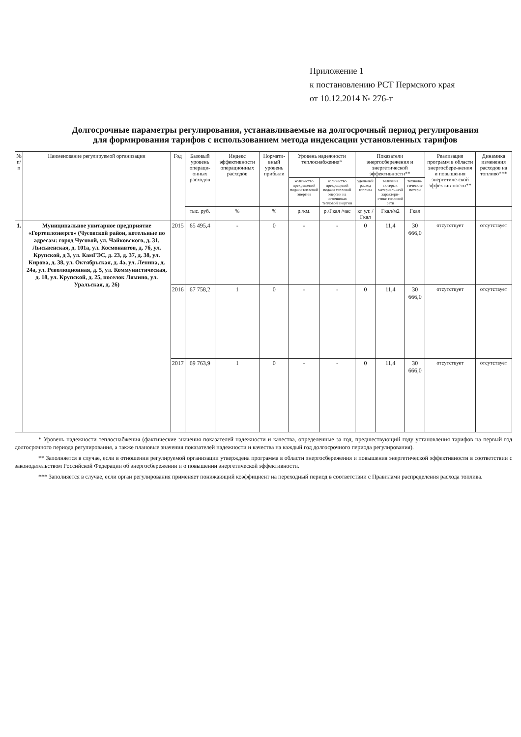Приложение 1
к постановлению РСТ Пермского края
от 10.12.2014 № 276-т
Долгосрочные параметры регулирования, устанавливаемые на долгосрочный период регулирования для формирования тарифов с использованием метода индексации установленных тарифов
| № п/п | Наименование регулируемой организации | Год | Базовый уровень операци-онных расходов | Индекс эффективности операционных расходов | Нормати-вный уровень прибыли | Уровень надежности теплоснабжения* | | Показатели энергосбережения и энергетической эффективности** | | | Реализация программ в области энергосбере-жения и повышения энергетиче-ской эффектив-ности** | Динамика изменения расходов на топливо*** |
| --- | --- | --- | --- | --- | --- | --- | --- | --- | --- | --- | --- | --- |
| | | | | | | количество прекращений подачи тепловой энергии | количество прекращений подачи тепловой энергии на источниках тепловой энергии | удельный расход топлива | величина потерь к материаль-ной характери-стике тепловой сети | техноло-гические потери | | |
| | | | тыс. руб. | % | % | р./км. | р./Гкал /час | кг у.т. /Гкал | Гкал/м2 | Гкал | | |
| 1. | Муниципальное унитарное предприятие «Гортеплоэнерго» (Чусовской район, котельные по адресам: город Чусовой, ул. Чайковского, д. 31, Лысьвенская, д. 101а, ул. Космонавтов, д. 7б, ул. Крупской, д 3, ул. КамГЭС, д. 23, д. 37, д. 38, ул. Кирова, д. 38, ул. Октябрьская, д. 4а, ул. Ленина, д. 24а, ул. Революционная, д. 5, ул. Коммунистическая, д. 18, ул. Крупской, д. 25, поселок Лямино, ул. Уральская, д. 26) | 2015 | 65 495,4 | - | 0 | - | - | 0 | 11,4 | 30 666,0 | отсутствует | отсутствует |
| | | 2016 | 67 758,2 | 1 | 0 | - | - | 0 | 11,4 | 30 666,0 | отсутствует | отсутствует |
| | | 2017 | 69 763,9 | 1 | 0 | - | - | 0 | 11,4 | 30 666,0 | отсутствует | отсутствует |
* Уровень надежности теплоснабжения (фактические значения показателей надежности и качества, определенные за год, предшествующий году установления тарифов на первый год долгосрочного периода регулирования, а также плановые значения показателей надежности и качества на каждый год долгосрочного периода регулирования).
** Заполняется в случае, если в отношении регулируемой организации утверждена программа в области энергосбережения и повышения энергетической эффективности в соответствии с законодательством Российской Федерации об энергосбережении и о повышении энергетической эффективности.
*** Заполняется в случае, если орган регулирования применяет понижающий коэффициент на переходный период в соответствии с Правилами распределения расхода топлива.